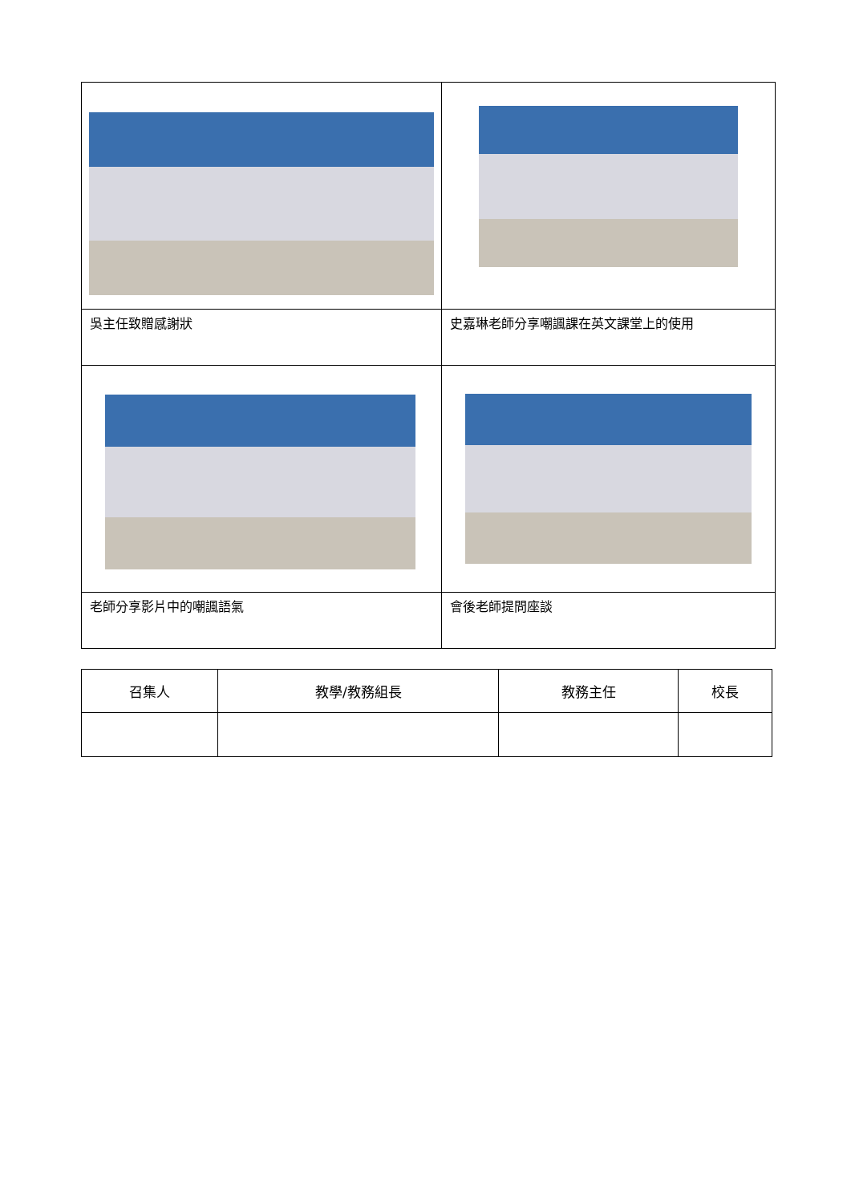| 吳主任致贈感謝狀 | 史嘉琳老師分享嘲諷課在英文課堂上的使用 |
| 老師分享影片中的嘲諷語氣 | 會後老師提問座談 |
| 召集人 | 教學/教務組長 | 教務主任 | 校長 |
| --- | --- | --- | --- |